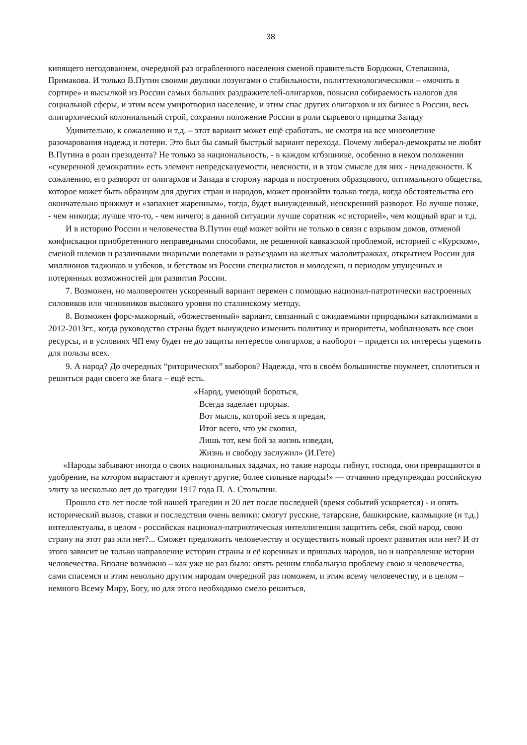38
кипящего негодованием, очередной раз ограбленного населения сменой правительств Бордюжи, Степашина, Примакова. И только В.Путин своими двулики лозунгами о стабильности, политтехнологическими – «мочить в сортире» и высылкой из России самых больших раздражителей-олигархов, повысил собираемость налогов для социальной сферы, и этим всем умиротворил население, и этим спас других олигархов и их бизнес в России, весь олигархический колониальный строй, сохранил положение России в роли сырьевого придатка Западу
Удивительно, к сожалению и т.д. – этот вариант может ещё сработать, не смотря на все многолетние разочарования надежд и потери. Это был бы самый быстрый вариант перехода. Почему либерал-демократы не любят В.Путина в роли президента? Не только за национальность, - в каждом кгбэшнике, особенно в неком положении «суверенной демократии» есть элемент непредсказуемости, неясности, и в этом смысле для них - ненадежности. К сожалению, его разворот от олигархов и Запада в сторону народа и построения образцового, оптимального общества, которое может быть образцом для других стран и народов, может произойти только тогда, когда обстоятельства его окончательно прижмут и «запахнет жаренным», тогда, будет вынужденный, неискренний разворот. Но лучше позже, - чем никогда; лучше что-то, - чем ничего; в данной ситуации лучше соратник «с историей», чем мощный враг и т.д.
И в историю России и человечества В.Путин ещё может войти не только в связи с взрывом домов, отменой конфискации приобретенного неправедными способами, не решенной кавказской проблемой, историей с «Курском», сменой шлемов и различными пиарными полетами и разъездами на желтых малолитражках, открытием России для миллионов таджиков и узбеков, и бегством из России специалистов и молодежи, и периодом упущенных и потерянных возможностей для развития России.
7. Возможен, но маловероятен ускоренный вариант перемен с помощью национал-патротически настроенных силовиков или чиновников высокого уровня по сталинскому методу.
8. Возможен форс-мажорный, «божественный» вариант, связанный с ожидаемыми природными катаклизмами в 2012-2013гг., когда руководство страны будет вынуждено изменить политику и приоритеты, мобилизовать все свои ресурсы, и в условиях ЧП ему будет не до защиты интересов олигархов, а наоборот – придется их интересы ущемить для пользы всех.
9. А народ? До очередных “риторических” выборов? Надежда, что в своём большинстве поумнеет, сплотиться и решиться ради своего же блага – ещё есть.
«Народ, умеющий бороться,
Всегда заделает прорыв.
Вот мысль, которой весь я предан,
Итог всего, что ум скопил,
Лишь тот, кем бой за жизнь изведан,
Жизнь и свободу заслужил» (И.Гете)
«Народы забывают иногда о своих национальных задачах, но такие народы гибнут, господа, они превращаются в удобрение, на котором вырастают и крепнут другие, более сильные народы!» — отчаянно предупреждал российскую элиту за несколько лет до трагедии 1917 года П. А. Столыпин.
Прошло сто лет после той нашей трагедии и 20 лет после последней (время событий ускоряется) - и опять исторический вызов, ставки и последствия очень велики: смогут русские, татарские, башкирские, калмыцкие (и т.д.) интеллектуалы, в целом - российская национал-патриотическая интеллигенция защитить себя, свой народ, свою страну на этот раз или нет?... Сможет предложить человечеству и осуществить новый проект развития или нет? И от этого зависит не только направление истории страны и её коренных и пришлых народов, но и направление истории человечества. Вполне возможно – как уже не раз было: опять решим глобальную проблему свою и человечества, сами спасемся и этим невольно другим народам очередной раз поможем, и этим всему человечеству, и в целом – немного Всему Миру, Богу, но для этого необходимо смело решиться,